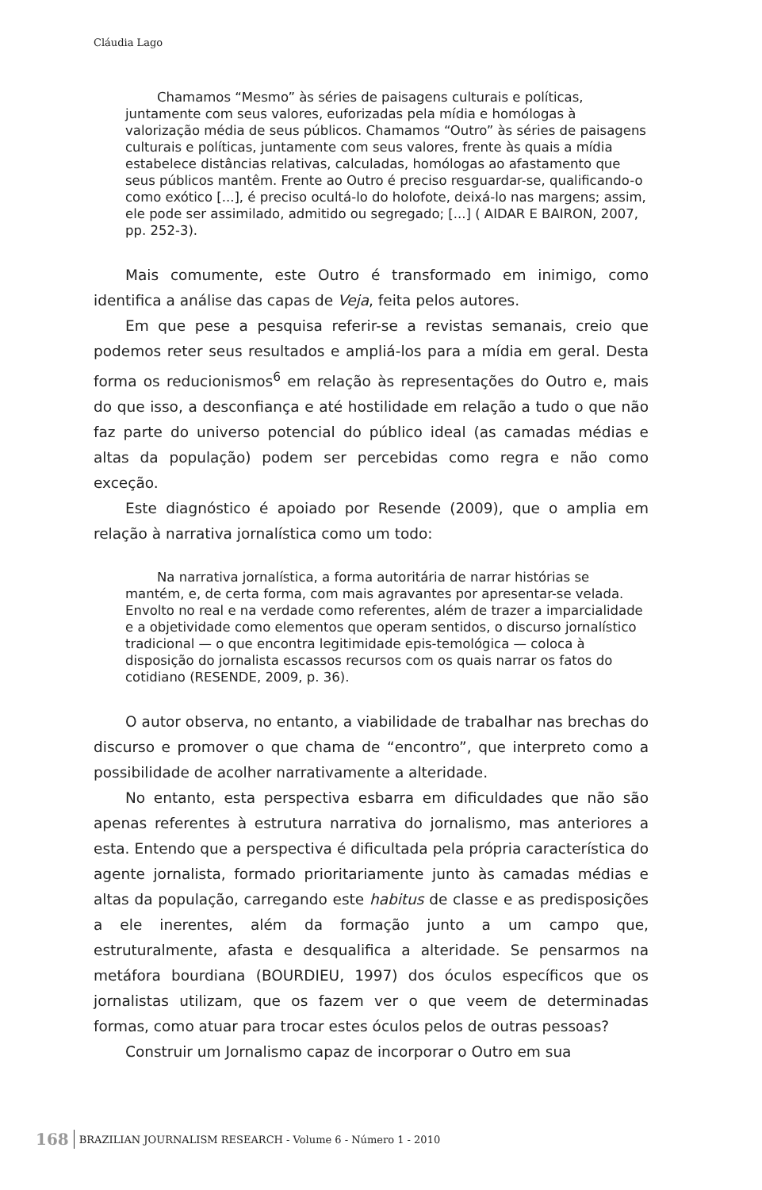Cláudia Lago
Chamamos “Mesmo” às séries de paisagens culturais e políticas, juntamente com seus valores, euforizadas pela mídia e homólogas à valorização média de seus públicos. Chamamos “Outro” às séries de paisagens culturais e políticas, juntamente com seus valores, frente às quais a mídia estabelece distâncias relativas, calculadas, homólogas ao afastamento que seus públicos mantêm. Frente ao Outro é preciso resguardar-se, qualificando-o como exótico [...], é preciso ocultá-lo do holofote, deixá-lo nas margens; assim, ele pode ser assimilado, admitido ou segregado; [...] ( AIDAR E BAIRON, 2007, pp. 252-3).
Mais comumente, este Outro é transformado em inimigo, como identifica a análise das capas de Veja, feita pelos autores.
Em que pese a pesquisa referir-se a revistas semanais, creio que podemos reter seus resultados e ampliá-los para a mídia em geral. Desta forma os reducionismos<sup>6</sup> em relação às representações do Outro e, mais do que isso, a desconfiança e até hostilidade em relação a tudo o que não faz parte do universo potencial do público ideal (as camadas médias e altas da população) podem ser percebidas como regra e não como exceção.
Este diagnóstico é apoiado por Resende (2009), que o amplia em relação à narrativa jornalística como um todo:
Na narrativa jornalística, a forma autoritária de narrar histórias se mantém, e, de certa forma, com mais agravantes por apresentar-se velada. Envolto no real e na verdade como referentes, além de trazer a imparcialidade e a objetividade como elementos que operam sentidos, o discurso jornalístico tradicional — o que encontra legitimidade epis-temológica — coloca à disposição do jornalista escassos recursos com os quais narrar os fatos do cotidiano (RESENDE, 2009, p. 36).
O autor observa, no entanto, a viabilidade de trabalhar nas brechas do discurso e promover o que chama de “encontro”, que interpreto como a possibilidade de acolher narrativamente a alteridade.
No entanto, esta perspectiva esbarra em dificuldades que não são apenas referentes à estrutura narrativa do jornalismo, mas anteriores a esta. Entendo que a perspectiva é dificultada pela própria característica do agente jornalista, formado prioritariamente junto às camadas médias e altas da população, carregando este habitus de classe e as predisposições a ele inerentes, além da formação junto a um campo que, estruturalmente, afasta e desqualifica a alteridade. Se pensarmos na metáfora bourdiana (BOURDIEU, 1997) dos óculos específicos que os jornalistas utilizam, que os fazem ver o que veem de determinadas formas, como atuar para trocar estes óculos pelos de outras pessoas?
Construir um Jornalismo capaz de incorporar o Outro em sua
168 BRAZILIAN JOURNALISM RESEARCH - Volume 6 - Número 1 - 2010